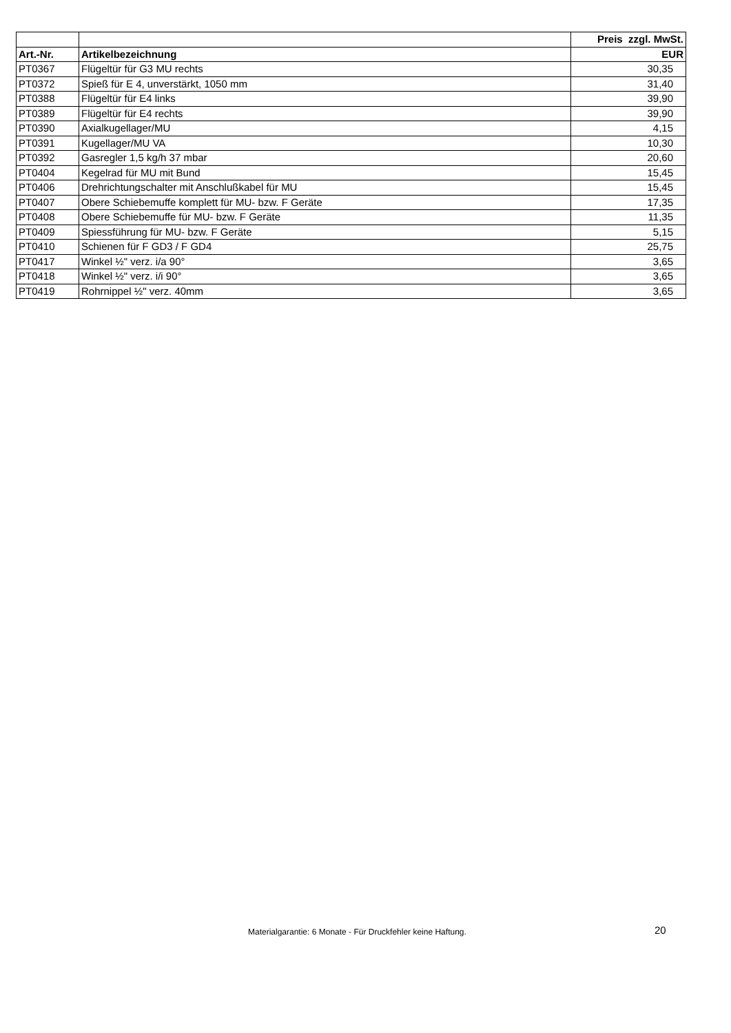| | | Preis zzgl. MwSt. |
| --- | --- | --- |
| Art.-Nr. | Artikelbezeichnung | EUR |
| PT0367 | Flügeltür für G3 MU rechts | 30,35 |
| PT0372 | Spieß für E 4, unverstärkt, 1050 mm | 31,40 |
| PT0388 | Flügeltür für E4 links | 39,90 |
| PT0389 | Flügeltür für E4 rechts | 39,90 |
| PT0390 | Axialkugellager/MU | 4,15 |
| PT0391 | Kugellager/MU VA | 10,30 |
| PT0392 | Gasregler 1,5 kg/h 37 mbar | 20,60 |
| PT0404 | Kegelrad für MU mit Bund | 15,45 |
| PT0406 | Drehrichtungschalter mit Anschlußkabel für MU | 15,45 |
| PT0407 | Obere Schiebemuffe komplett für MU- bzw. F Geräte | 17,35 |
| PT0408 | Obere Schiebemuffe für MU- bzw. F Geräte | 11,35 |
| PT0409 | Spiessführung für MU- bzw. F Geräte | 5,15 |
| PT0410 | Schienen für F GD3 / F GD4 | 25,75 |
| PT0417 | Winkel ½" verz. i/a 90° | 3,65 |
| PT0418 | Winkel ½" verz. i/i 90° | 3,65 |
| PT0419 | Rohrnippel ½" verz. 40mm | 3,65 |
Materialgarantie: 6 Monate - Für Druckfehler keine Haftung.
20